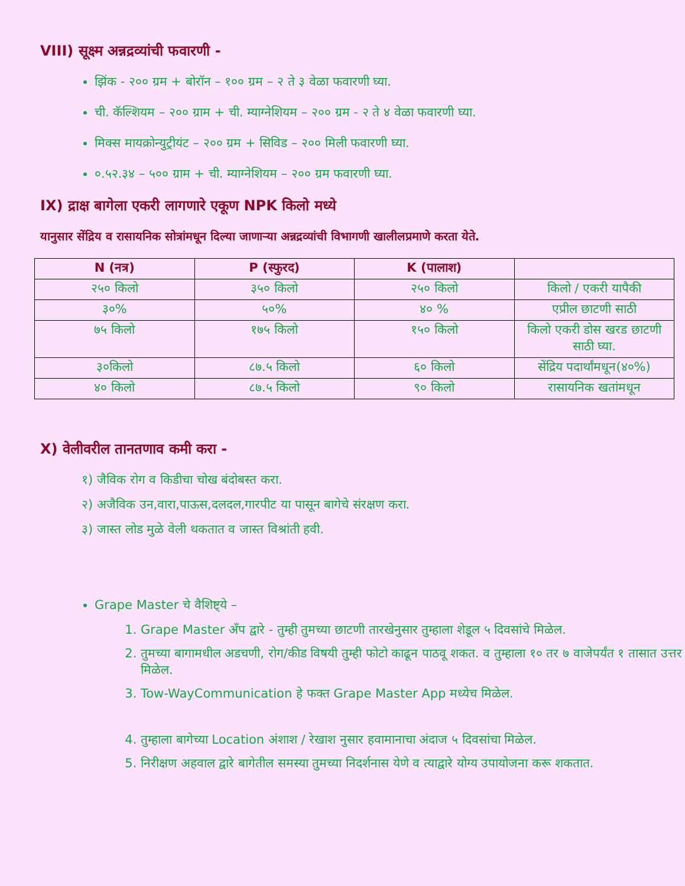VIII) सूक्ष्म अन्नद्रव्यांची फवारणी -
झिंक - २०० ग्रम + बोरॉन – १०० ग्रम – २ ते ३ वेळा फवारणी घ्या.
ची. कॅल्शियम – २०० ग्राम + ची. म्याग्नेशियम – २०० ग्रम - २ ते ४ वेळा फवारणी घ्या.
मिक्स मायक्रोन्युट्रीयंट – २०० ग्रम + सिविड – २०० मिली फवारणी घ्या.
०.५२.३४ – ५०० ग्राम + ची. म्याग्नेशियम – २०० ग्रम फवारणी घ्या.
IX) द्राक्ष बागेला एकरी लागणारे एकूण NPK किलो मध्ये
यानुसार सेंद्रिय व रासायनिक सोत्रांमधून दिल्या जाणाऱ्या अन्नद्रव्यांची विभागणी खालीलप्रमाणे करता येते.
| N (नत्र) | P (स्फुरद) | K (पालाश) | |
| --- | --- | --- | --- |
| २५० किलो | ३५० किलो | २५० किलो | किलो / एकरी यापैकी |
| ३०% | ५०% | ४० % | एप्रील छाटणी साठी |
| ७५ किलो | १७५ किलो | १५० किलो | किलो एकरी डोस खरड छाटणी साठी घ्या. |
| ३०किलो | ८७.५ किलो | ६० किलो | सेंद्रिय पदार्थांमधून(४०%) |
| ४० किलो | ८७.५ किलो | ९० किलो | रासायनिक खतांमधून |
X) वेलीवरील तानतणाव कमी करा -
१) जैविक रोग व किडीचा चोख बंदोबस्त करा.
२) अजैविक उन,वारा,पाऊस,दलदल,गारपीट या पासून बागेचे संरक्षण करा.
३) जास्त लोड मुळे वेली थकतात व जास्त विश्रांती हवी.
Grape Master चे वैशिष्ट्ये –
1. Grape Master अँप द्वारे - तुम्ही तुमच्या छाटणी तारखेनुसार तुम्हाला शेडूल ५ दिवसांचे मिळेल.
2. तुमच्या बागामधील अडचणी, रोग/कीड विषयी तुम्ही फोटो काढून पाठवू शकत. व तुम्हाला १० तर ७ वाजेपर्यंत १ तासात उत्तर मिळेल.
3. Tow-WayCommunication हे फक्त Grape Master App मध्येच मिळेल.
4. तुम्हाला बागेच्या Location अंशाश / रेखाश नुसार हवामानाचा अंदाज ५ दिवसांचा मिळेल.
5. निरीक्षण अहवाल द्वारे बागेतील समस्या तुमच्या निदर्शनास येणे व त्याद्वारे योग्य उपायोजना करू शकतात.